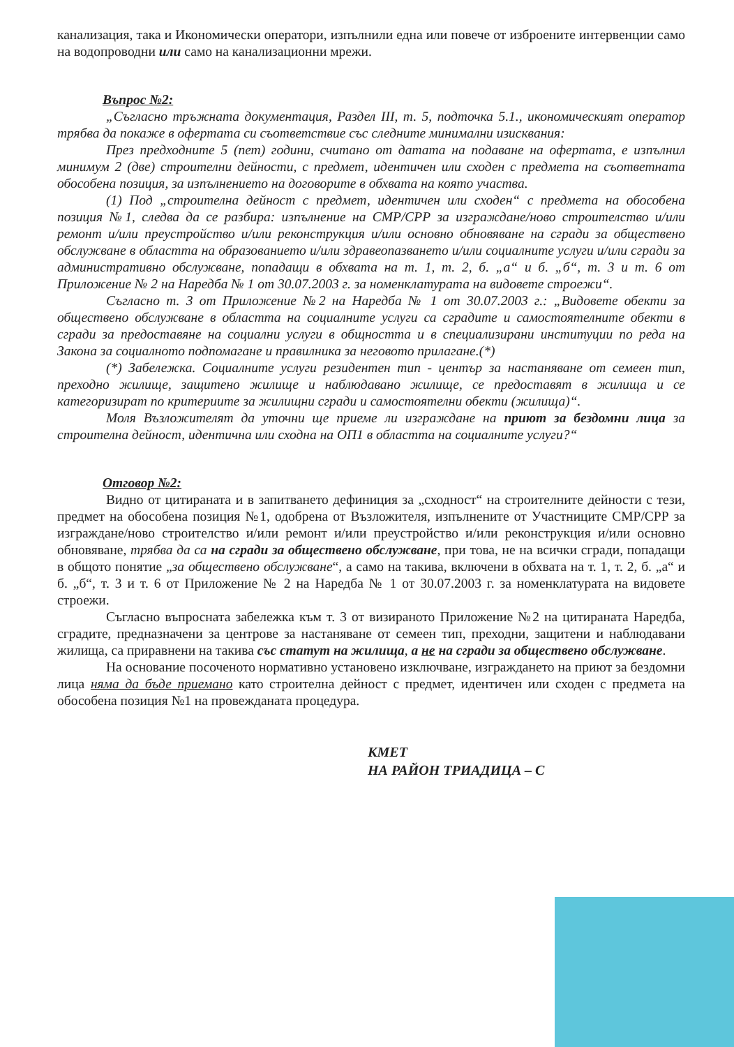канализация, така и Икономически оператори, изпълнили една или повече от изброените интервенции само на водопроводни или само на канализационни мрежи.
Въпрос №2:
„Съгласно тръжната документация, Раздел III, т. 5, подточка 5.1., икономическият оператор трябва да покаже в офертата си съответствие със следните минимални изисквания:
През предходните 5 (пет) години, считано от датата на подаване на офертата, е изпълнил минимум 2 (две) строителни дейности, с предмет, идентичен или сходен с предмета на съответната обособена позиция, за изпълнението на договорите в обхвата на която участва.
(1) Под „строителна дейност с предмет, идентичен или сходен“ с предмета на обособена позиция №1, следва да се разбира: изпълнение на СМР/СРР за изграждане/ново строителство и/или ремонт и/или преустройство и/или реконструкция и/или основно обновяване на сгради за обществено обслужване в областта на образованието и/или здравеопазването и/или социалните услуги и/или сгради за административно обслужване, попадащи в обхвата на т. 1, т. 2, б. „а“ и б. „б“, т. 3 и т. 6 от Приложение № 2 на Наредба № 1 от 30.07.2003 г. за номенклатурата на видовете строежи“.
Съгласно т. 3 от Приложение №2 на Наредба № 1 от 30.07.2003 г.: „Видовете обекти за обществено обслужване в областта на социалните услуги са сградите и самостоятелните обекти в сгради за предоставяне на социални услуги в общността и в специализирани институции по реда на Закона за социалното подпомагане и правилника за неговото прилагане.(*)
(*) Забележка. Социалните услуги резидентен тип - център за настаняване от семеен тип, преходно жилище, защитено жилище и наблюдавано жилище, се предоставят в жилища и се категоризират по критериите за жилищни сгради и самостоятелни обекти (жилища)“.
Моля Възложителят да уточни ще приеме ли изграждане на приют за бездомни лица за строителна дейност, идентична или сходна на ОП1 в областта на социалните услуги?“
Отговор №2:
Видно от цитираната и в запитването дефиниция за „сходност“ на строителните дейности с тези, предмет на обособена позиция №1, одобрена от Възложителя, изпълнените от Участниците СМР/СРР за изграждане/ново строителство и/или ремонт и/или преустройство и/или реконструкция и/или основно обновяване, трябва да са на сгради за обществено обслужване, при това, не на всички сгради, попадащи в общото понятие „за обществено обслужване“, а само на такива, включени в обхвата на т. 1, т. 2, б. „а“ и б. „б“, т. 3 и т. 6 от Приложение № 2 на Наредба № 1 от 30.07.2003 г. за номенклатурата на видовете строежи.
Съгласно въпросната забележка към т. 3 от визираното Приложение №2 на цитираната Наредба, сградите, предназначени за центрове за настаняване от семеен тип, преходни, защитени и наблюдавани жилища, са приравнени на такива със статут на жилища, а не на сгради за обществено обслужване.
На основание посоченото нормативно установено изключване, изграждането на приют за бездомни лица няма да бъде приемано като строителна дейност с предмет, идентичен или сходен с предмета на обособена позиция №1 на провежданата процедура.
КМЕТ
НА РАЙОН ТРИАДИЦА – С